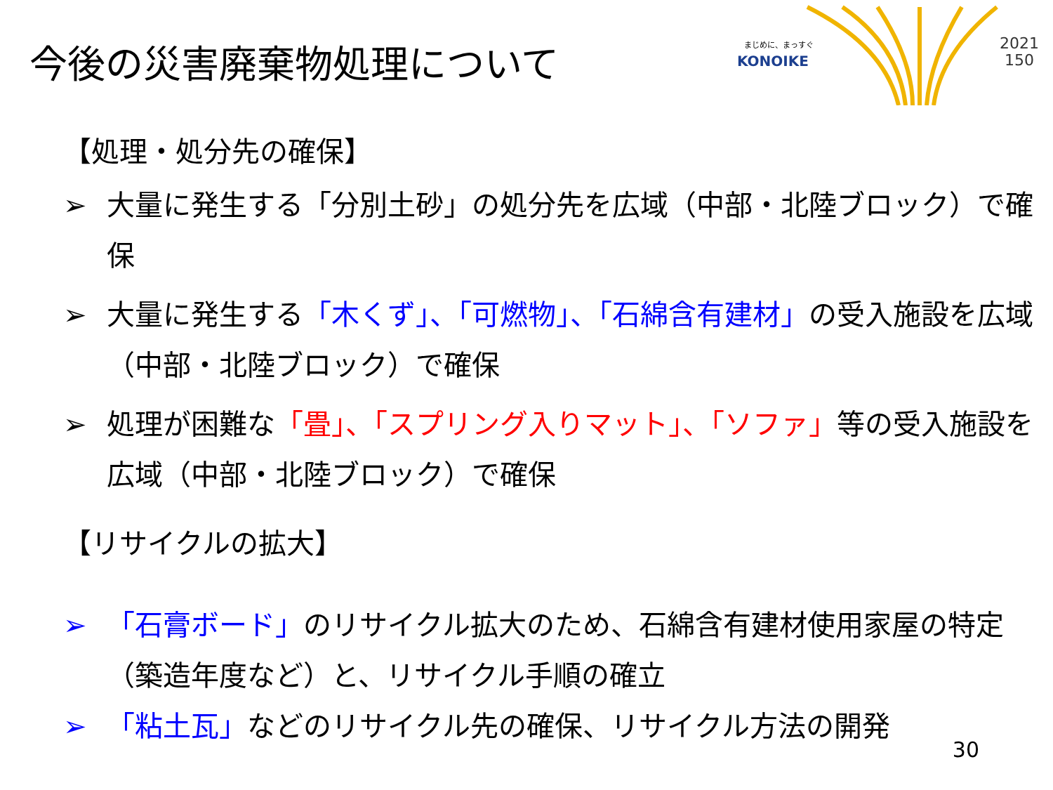今後の災害廃棄物処理について
まじめに、まっすぐ
KONOIKE
2021
150
【処理・処分先の確保】
➢ 大量に発生する「分別土砂」の処分先を広域（中部・北陸ブロック）で確保
➢ 大量に発生する「木くず」、「可燃物」、「石綿含有建材」の受入施設を広域（中部・北陸ブロック）で確保
➢ 処理が困難な「畳」、「スプリング入りマット」、「ソファ」等の受入施設を広域（中部・北陸ブロック）で確保
【リサイクルの拡大】
➢ 「石膏ボード」のリサイクル拡大のため、石綿含有建材使用家屋の特定（築造年度など）と、リサイクル手順の確立
➢ 「粘土瓦」などのリサイクル先の確保、リサイクル方法の開発
30